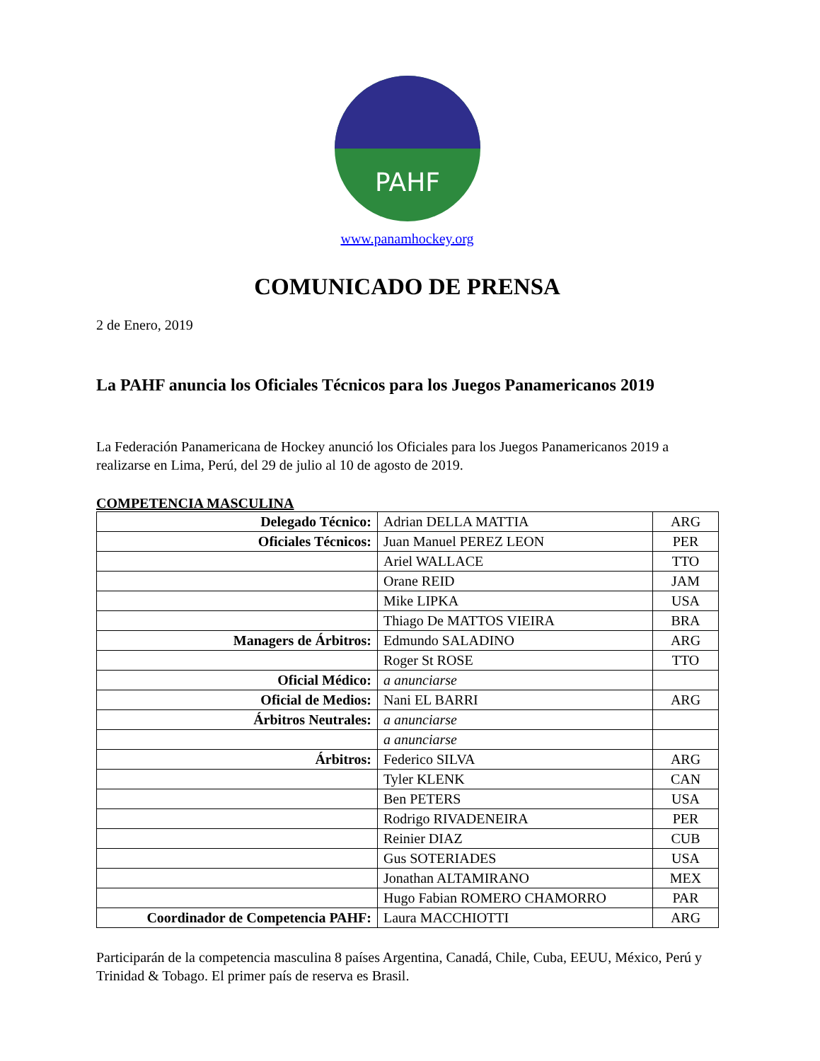PAHF
www.panamhockey.org
COMUNICADO DE PRENSA
2 de Enero, 2019
La PAHF anuncia los Oficiales Técnicos para los Juegos Panamericanos 2019
La Federación Panamericana de Hockey anunció los Oficiales para los Juegos Panamericanos 2019 a realizarse en Lima, Perú, del 29 de julio al 10 de agosto de 2019.
COMPETENCIA MASCULINA
| Delegado Técnico: | Adrian DELLA MATTIA | ARG |
| Oficiales Técnicos: | Juan Manuel PEREZ LEON | PER |
| | Ariel WALLACE | TTO |
| | Orane REID | JAM |
| | Mike LIPKA | USA |
| | Thiago De MATTOS VIEIRA | BRA |
| Managers de Árbitros: | Edmundo SALADINO | ARG |
| | Roger St ROSE | TTO |
| Oficial Médico: | a anunciarse | |
| Oficial de Medios: | Nani EL BARRI | ARG |
| Árbitros Neutrales: | a anunciarse | |
| | a anunciarse | |
| Árbitros: | Federico SILVA | ARG |
| | Tyler KLENK | CAN |
| | Ben PETERS | USA |
| | Rodrigo RIVADENEIRA | PER |
| | Reinier DIAZ | CUB |
| | Gus SOTERIADES | USA |
| | Jonathan ALTAMIRANO | MEX |
| | Hugo Fabian ROMERO CHAMORRO | PAR |
| Coordinador de Competencia PAHF: | Laura MACCHIOTTI | ARG |
Participarán de la competencia masculina 8 países Argentina, Canadá, Chile, Cuba, EEUU, México, Perú y Trinidad & Tobago. El primer país de reserva es Brasil.